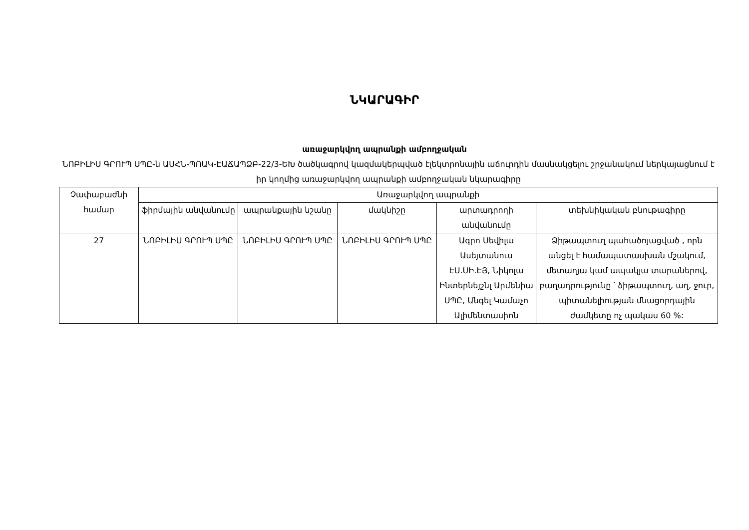ՆԿԱՐԱԳԻՐ
առաջարկվող ապրանքի ամբողջական
ՆՈԲԻԼԻՍ ԳՐՈՒՊ ՍՊԸ-ն ԱՍՀՆ-ՊՈԱԿ-ԷԱՃԱՊՁԲ-22/3-ԵԽ ծածկագրով կազմակերպված էլեկտրոնային աճուրդին մասնակցելու շրջանակում ներկայացնում է իր կողմից առաջարկվող ապրանքի ամբողջական նկարագիրը
| Չափաբաժնի համար | Առաջարկվող ապրանքի | | | | |
| --- | --- | --- | --- | --- | --- |
| | ֆիրմային անվանումը | ապրանքային նշանը | մակնիշը | արտադրողի անվանումը | տեխնիկական բնութագիրը |
| 27 | ՆՈԲԻԼԻՍ ԳՐՈՒՊ ՍՊԸ | ՆՈԲԻԼԻՍ ԳՐՈՒՊ ՍՊԸ | ՆՈԲԻԼԻՍ ԳՐՈՒՊ ՍՊԸ | Ագրո Սեվիլա Ասեյտանուս ԷՍ.ՍԻ.ԷՅ, Նիկոլա Ինտերնեյշնլ Արմենիա ՍՊԸ, Անգել Կամաչո Ալիմենտասիոն | Ձիթապտուղ պահածոյացված , որն անցել է համապատասխան մշակում, մետաղյա կամ ապակյա տարաներով, բաղադրությունը ՝ ձիթապտուղ, աղ, ջուր, պիտանելիության մնացորդային ժամկետը ոչ պակաս 60 %: |